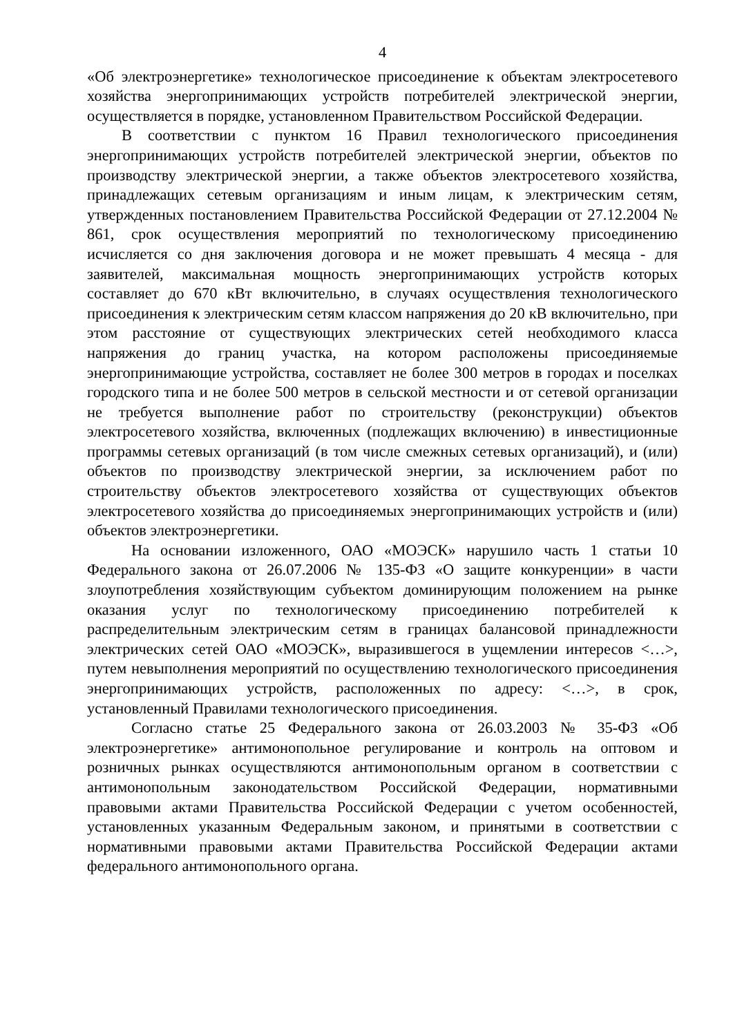4
«Об электроэнергетике» технологическое присоединение к объектам электросетевого хозяйства энергопринимающих устройств потребителей электрической энергии, осуществляется в порядке, установленном Правительством Российской Федерации.
В соответствии с пунктом 16 Правил технологического присоединения энергопринимающих устройств потребителей электрической энергии, объектов по производству электрической энергии, а также объектов электросетевого хозяйства, принадлежащих сетевым организациям и иным лицам, к электрическим сетям, утвержденных постановлением Правительства Российской Федерации от 27.12.2004 № 861, срок осуществления мероприятий по технологическому присоединению исчисляется со дня заключения договора и не может превышать 4 месяца - для заявителей, максимальная мощность энергопринимающих устройств которых составляет до 670 кВт включительно, в случаях осуществления технологического присоединения к электрическим сетям классом напряжения до 20 кВ включительно, при этом расстояние от существующих электрических сетей необходимого класса напряжения до границ участка, на котором расположены присоединяемые энергопринимающие устройства, составляет не более 300 метров в городах и поселках городского типа и не более 500 метров в сельской местности и от сетевой организации не требуется выполнение работ по строительству (реконструкции) объектов электросетевого хозяйства, включенных (подлежащих включению) в инвестиционные программы сетевых организаций (в том числе смежных сетевых организаций), и (или) объектов по производству электрической энергии, за исключением работ по строительству объектов электросетевого хозяйства от существующих объектов электросетевого хозяйства до присоединяемых энергопринимающих устройств и (или) объектов электроэнергетики.
На основании изложенного, ОАО «МОЭСК» нарушило часть 1 статьи 10 Федерального закона от 26.07.2006 № 135-ФЗ «О защите конкуренции» в части злоупотребления хозяйствующим субъектом доминирующим положением на рынке оказания услуг по технологическому присоединению потребителей к распределительным электрическим сетям в границах балансовой принадлежности электрических сетей ОАО «МОЭСК», выразившегося в ущемлении интересов <…>, путем невыполнения мероприятий по осуществлению технологического присоединения энергопринимающих устройств, расположенных по адресу: <…>, в срок, установленный Правилами технологического присоединения.
Согласно статье 25 Федерального закона от 26.03.2003 № 35-ФЗ «Об электроэнергетике» антимонопольное регулирование и контроль на оптовом и розничных рынках осуществляются антимонопольным органом в соответствии с антимонопольным законодательством Российской Федерации, нормативными правовыми актами Правительства Российской Федерации с учетом особенностей, установленных указанным Федеральным законом, и принятыми в соответствии с нормативными правовыми актами Правительства Российской Федерации актами федерального антимонопольного органа.